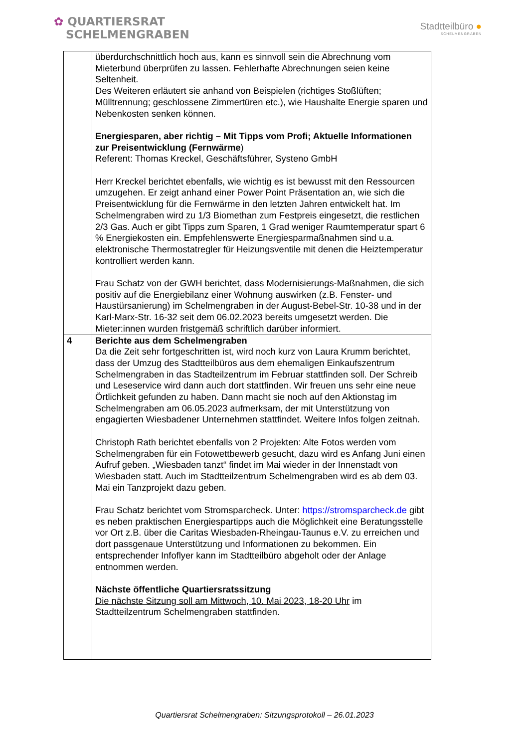✿ QUARTIERSRAT
SCHELMENGRABEN
Stadtteilbüro ●
SCHELMENGRABEN
| | überdurchschnittlich hoch aus, kann es sinnvoll sein die Abrechnung vom Mieterbund überprüfen zu lassen. Fehlerhafte Abrechnungen seien keine Seltenheit. Des Weiteren erläutert sie anhand von Beispielen (richtiges Stoßlüften; Mülltrennung; geschlossene Zimmertüren etc.), wie Haushalte Energie sparen und Nebenkosten senken können. Energiesparen, aber richtig – Mit Tipps vom Profi; Aktuelle Informationen zur Preisentwicklung (Fernwärme ) Referent: Thomas Kreckel, Geschäftsführer, Systeno GmbH Herr Kreckel berichtet ebenfalls, wie wichtig es ist bewusst mit den Ressourcen umzugehen. Er zeigt anhand einer Power Point Präsentation an, wie sich die Preisentwicklung für die Fernwärme in den letzten Jahren entwickelt hat. Im Schelmengraben wird zu 1/3 Biomethan zum Festpreis eingesetzt, die restlichen 2/3 Gas. Auch er gibt Tipps zum Sparen, 1 Grad weniger Raumtemperatur spart 6 % Energiekosten ein. Empfehlenswerte Energiesparmaßnahmen sind u.a. elektronische Thermostatregler für Heizungsventile mit denen die Heiztemperatur kontrolliert werden kann. Frau Schatz von der GWH berichtet, dass Modernisierungs-Maßnahmen, die sich positiv auf die Energiebilanz einer Wohnung auswirken (z.B. Fenster- und Haustürsanierung) im Schelmengraben in der August-Bebel-Str. 10-38 und in der Karl-Marx-Str. 16-32 seit dem 06.02.2023 bereits umgesetzt werden. Die Mieter:innen wurden fristgemäß schriftlich darüber informiert. |
| 4 | Berichte aus dem Schelmengraben Da die Zeit sehr fortgeschritten ist, wird noch kurz von Laura Krumm berichtet, dass der Umzug des Stadtteilbüros aus dem ehemaligen Einkaufszentrum Schelmengraben in das Stadteilzentrum im Februar stattfinden soll. Der Schreib und Leseservice wird dann auch dort stattfinden. Wir freuen uns sehr eine neue Örtlichkeit gefunden zu haben. Dann macht sie noch auf den Aktionstag im Schelmengraben am 06.05.2023 aufmerksam, der mit Unterstützung von engagierten Wiesbadener Unternehmen stattfindet. Weitere Infos folgen zeitnah. Christoph Rath berichtet ebenfalls von 2 Projekten: Alte Fotos werden vom Schelmengraben für ein Fotowettbewerb gesucht, dazu wird es Anfang Juni einen Aufruf geben. „Wiesbaden tanzt“ findet im Mai wieder in der Innenstadt von Wiesbaden statt. Auch im Stadtteilzentrum Schelmengraben wird es ab dem 03. Mai ein Tanzprojekt dazu geben. Frau Schatz berichtet vom Stromsparcheck. Unter: https://stromsparcheck.de gibt es neben praktischen Energiespartipps auch die Möglichkeit eine Beratungsstelle vor Ort z.B. über die Caritas Wiesbaden-Rheingau-Taunus e.V. zu erreichen und dort passgenaue Unterstützung und Informationen zu bekommen. Ein entsprechender Infoflyer kann im Stadtteilbüro abgeholt oder der Anlage entnommen werden. Nächste öffentliche Quartiersratssitzung Die nächste Sitzung soll am Mittwoch, 10. Mai 2023, 18-20 Uhr im Stadtteilzentrum Schelmengraben stattfinden. |
Quartiersrat Schelmengraben: Sitzungsprotokoll – 26.01.2023